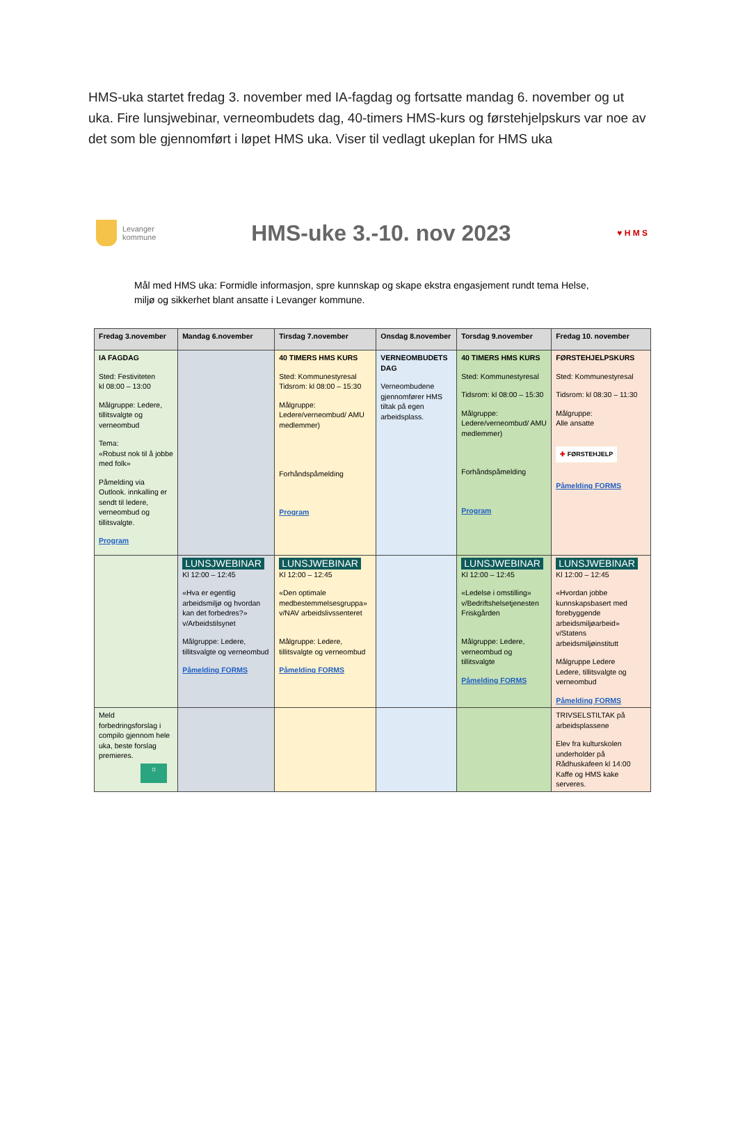HMS-uka startet fredag 3. november med IA-fagdag og fortsatte mandag 6. november og ut uka. Fire lunsjwebinar, verneombudets dag, 40-timers HMS-kurs og førstehjelpskurs var noe av det som ble gjennomført i løpet HMS uka. Viser til vedlagt ukeplan for HMS uka
Levanger
kommune
HMS-uke 3.-10. nov 2023
♥ H M S
Mål med HMS uka: Formidle informasjon, spre kunnskap og skape ekstra engasjement rundt tema Helse, miljø og sikkerhet blant ansatte i Levanger kommune.
| Fredag 3.november | Mandag 6.november | Tirsdag 7.november | Onsdag 8.november | Torsdag 9.november | Fredag 10. november |
| --- | --- | --- | --- | --- | --- |
| IA FAGDAG Sted: Festiviteten kl 08:00 – 13:00 Målgruppe: Ledere, tillitsvalgte og verneombud Tema: «Robust nok til å jobbe med folk» Påmelding via Outlook. innkalling er sendt til ledere, verneombud og tillitsvalgte. Program | | 40 TIMERS HMS KURS Sted: Kommunestyresal Tidsrom: kl 08:00 – 15:30 Målgruppe: Ledere/verneombud/ AMU medlemmer) Forhåndspåmelding Program | VERNEOMBUDETS DAG Verneombudene gjennomfører HMS tiltak på egen arbeidsplass. | 40 TIMERS HMS KURS Sted: Kommunestyresal Tidsrom: kl 08:00 – 15:30 Målgruppe: Ledere/verneombud/ AMU medlemmer) Forhåndspåmelding Program | FØRSTEHJELPSKURS Sted: Kommunestyresal Tidsrom: kl 08:30 – 11:30 Målgruppe: Alle ansatte ✚ FØRSTEHJELP Påmelding FORMS |
| | LUNSJWEBINAR Kl 12:00 – 12:45 «Hva er egentlig arbeidsmiljø og hvordan kan det forbedres?» v/Arbeidstilsynet Målgruppe: Ledere, tillitsvalgte og verneombud Påmelding FORMS | LUNSJWEBINAR Kl 12:00 – 12:45 «Den optimale medbestemmelsesgruppa» v/NAV arbeidslivssenteret Målgruppe: Ledere, tillitsvalgte og verneombud Påmelding FORMS | | LUNSJWEBINAR Kl 12:00 – 12:45 «Ledelse i omstilling» v/Bedriftshelsetjenesten Friskgården Målgruppe: Ledere, verneombud og tillitsvalgte Påmelding FORMS | LUNSJWEBINAR Kl 12:00 – 12:45 «Hvordan jobbe kunnskapsbasert med forebyggende arbeidsmiljøarbeid» v/Statens arbeidsmiljøinstitutt Målgruppe Ledere Ledere, tillitsvalgte og verneombud Påmelding FORMS |
| Meld forbedringsforslag i compilo gjennom hele uka, beste forslag premieres. ☼ | | | | | TRIVSELSTILTAK på arbeidsplassene Elev fra kulturskolen underholder på Rådhuskafeen kl 14:00 Kaffe og HMS kake serveres. |